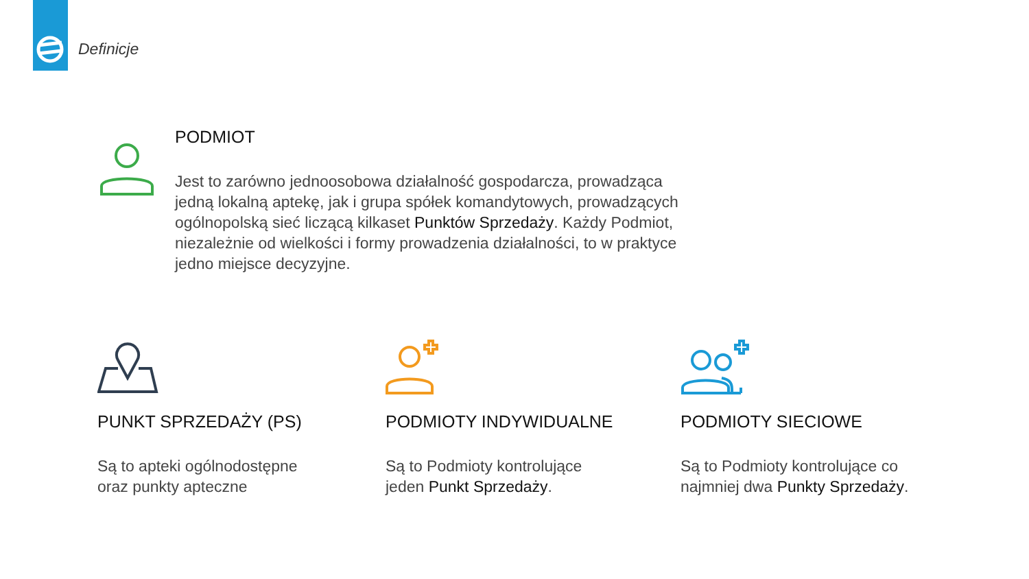Definicje
PODMIOT
Jest to zarówno jednoosobowa działalność gospodarcza, prowadząca jedną lokalną aptekę, jak i grupa spółek komandytowych, prowadzących ogólnopolską sieć liczącą kilkaset Punktów Sprzedaży. Każdy Podmiot, niezależnie od wielkości i formy prowadzenia działalności, to w praktyce jedno miejsce decyzyjne.
PUNKT SPRZEDAŻY (PS)
Są to apteki ogólnodostępne
oraz punkty apteczne
PODMIOTY INDYWIDUALNE
Są to Podmioty kontrolujące
jeden Punkt Sprzedaży.
PODMIOTY SIECIOWE
Są to Podmioty kontrolujące co
najmniej dwa Punkty Sprzedaży.